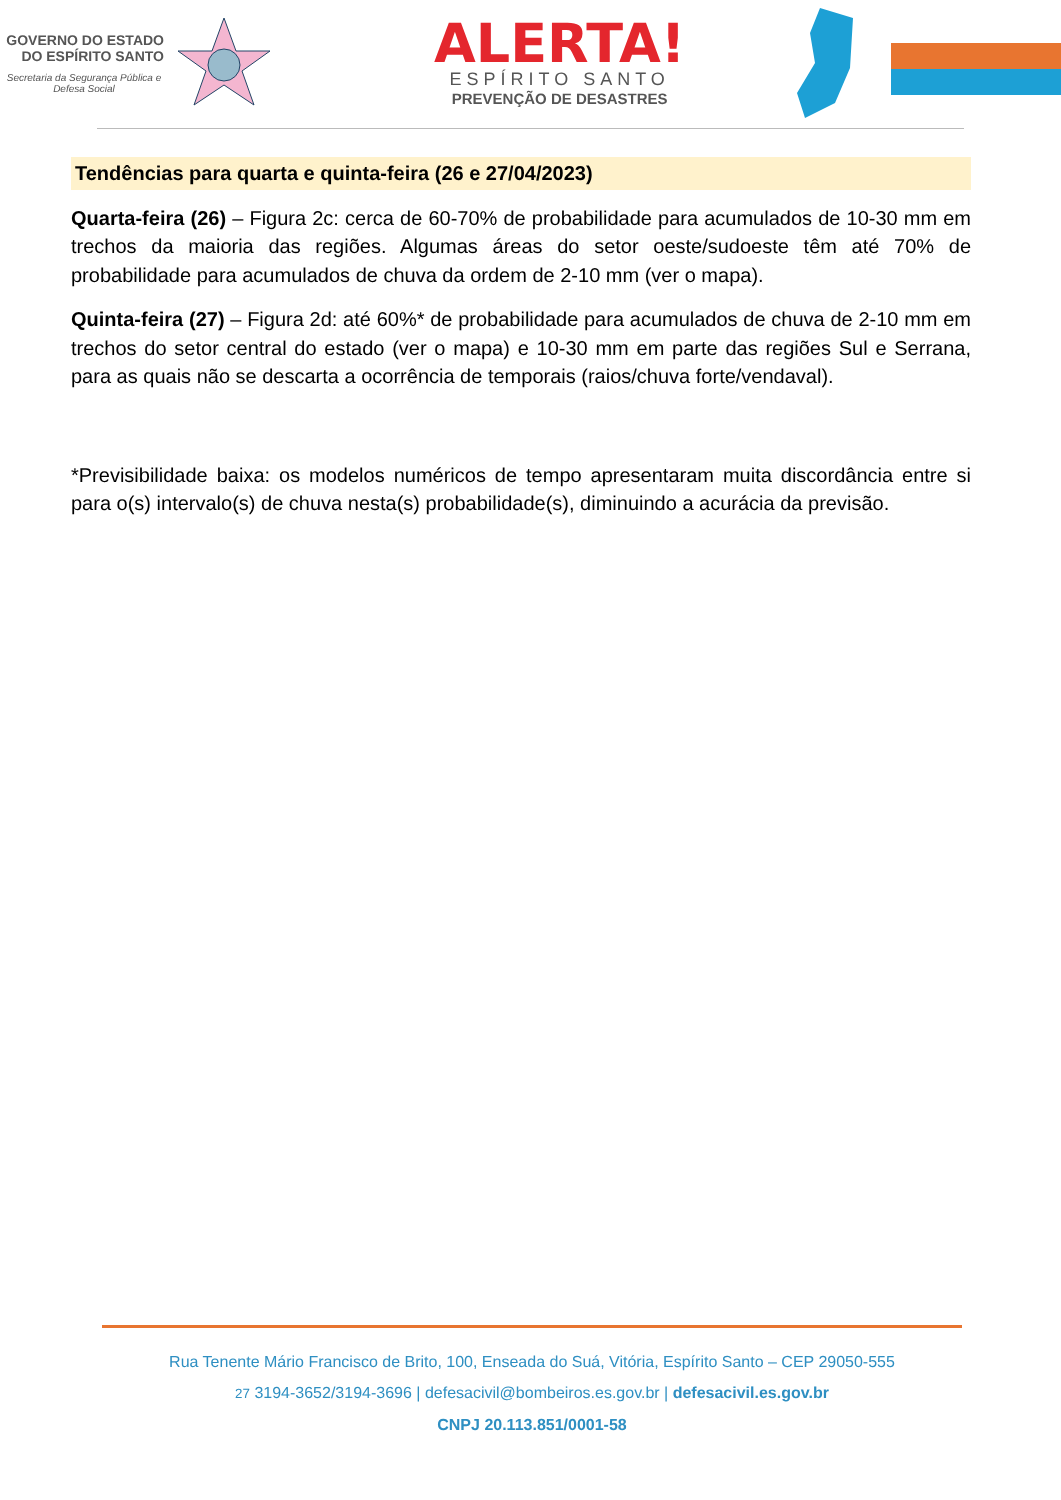GOVERNO DO ESTADO DO ESPÍRITO SANTO
Secretaria da Segurança Pública e Defesa Social
ALERTA!
ESPÍRITO SANTO
PREVENÇÃO DE DESASTRES
Tendências para quarta e quinta-feira (26 e 27/04/2023)
Quarta-feira (26) – Figura 2c: cerca de 60-70% de probabilidade para acumulados de 10-30 mm em trechos da maioria das regiões. Algumas áreas do setor oeste/sudoeste têm até 70% de probabilidade para acumulados de chuva da ordem de 2-10 mm (ver o mapa).
Quinta-feira (27) – Figura 2d: até 60%* de probabilidade para acumulados de chuva de 2-10 mm em trechos do setor central do estado (ver o mapa) e 10-30 mm em parte das regiões Sul e Serrana, para as quais não se descarta a ocorrência de temporais (raios/chuva forte/vendaval).
*Previsibilidade baixa: os modelos numéricos de tempo apresentaram muita discordância entre si para o(s) intervalo(s) de chuva nesta(s) probabilidade(s), diminuindo a acurácia da previsão.
Rua Tenente Mário Francisco de Brito, 100, Enseada do Suá, Vitória, Espírito Santo – CEP 29050-555
27 3194-3652/3194-3696 | defesacivil@bombeiros.es.gov.br | defesacivil.es.gov.br
CNPJ 20.113.851/0001-58